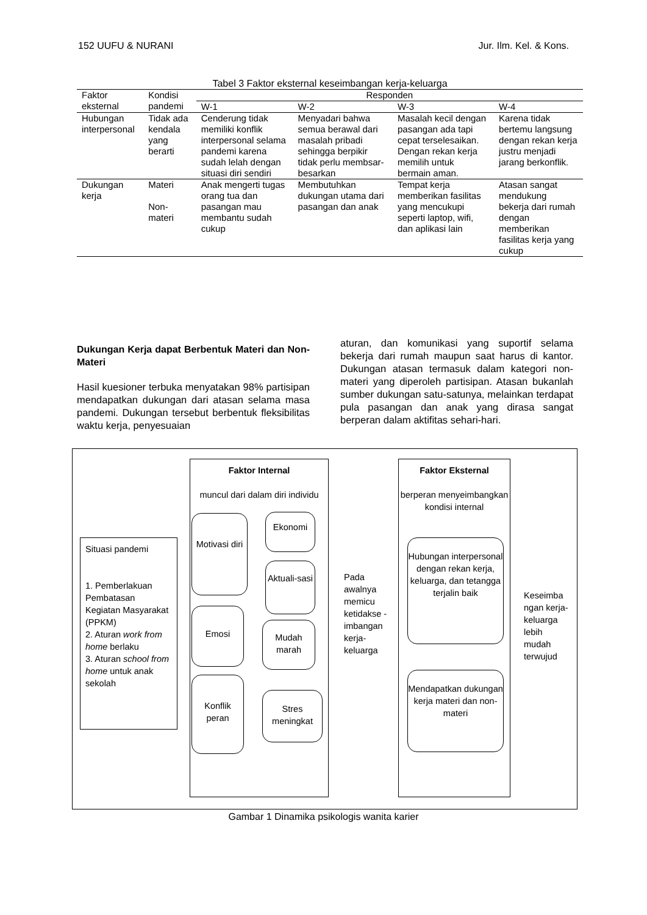152 UUFU & NURANI Jur. Ilm. Kel. & Kons.
Tabel 3 Faktor eksternal keseimbangan kerja-keluarga
| Faktor eksternal | Kondisi pandemi | Responden | | | |
| --- | --- | --- | --- | --- | --- |
| | | W-1 | W-2 | W-3 | W-4 |
| Hubungan interpersonal | Tidak ada kendala yang berarti | Cenderung tidak memiliki konflik interpersonal selama pandemi karena sudah lelah dengan situasi diri sendiri | Menyadari bahwa semua berawal dari masalah pribadi sehingga berpikir tidak perlu membsar-besarkan | Masalah kecil dengan pasangan ada tapi cepat terselesaikan. Dengan rekan kerja memilih untuk bermain aman. | Karena tidak bertemu langsung dengan rekan kerja justru menjadi jarang berkonflik. |
| Dukungan kerja | Materi Non-materi | Anak mengerti tugas orang tua dan pasangan mau membantu sudah cukup | Membutuhkan dukungan utama dari pasangan dan anak | Tempat kerja memberikan fasilitas yang mencukupi seperti laptop, wifi, dan aplikasi lain | Atasan sangat mendukung bekerja dari rumah dengan memberikan fasilitas kerja yang cukup |
Dukungan Kerja dapat Berbentuk Materi dan Non-Materi
Hasil kuesioner terbuka menyatakan 98% partisipan mendapatkan dukungan dari atasan selama masa pandemi. Dukungan tersebut berbentuk fleksibilitas waktu kerja, penyesuaian
aturan, dan komunikasi yang suportif selama bekerja dari rumah maupun saat harus di kantor. Dukungan atasan termasuk dalam kategori non-materi yang diperoleh partisipan. Atasan bukanlah sumber dukungan satu-satunya, melainkan terdapat pula pasangan dan anak yang dirasa sangat berperan dalam aktifitas sehari-hari.
Situasi pandemi
1. Pemberlakuan Pembatasan Kegiatan Masyarakat (PPKM)
2. Aturan work from home berlaku
3. Aturan school from home untuk anak sekolah
Faktor Internal
muncul dari dalam diri individu
Motivasi diri
Ekonomi
Aktuali-sasi
Emosi
Mudah marah
Konflik peran
Stres meningkat
Pada awalnya memicu ketidakse - imbangan kerja-keluarga
Faktor Eksternal
berperan menyeimbangkan kondisi internal
Hubungan interpersonal dengan rekan kerja, keluarga, dan tetangga terjalin baik
Mendapatkan dukungan kerja materi dan non-materi
Keseimba ngan kerja-keluarga lebih mudah terwujud
Gambar 1 Dinamika psikologis wanita karier